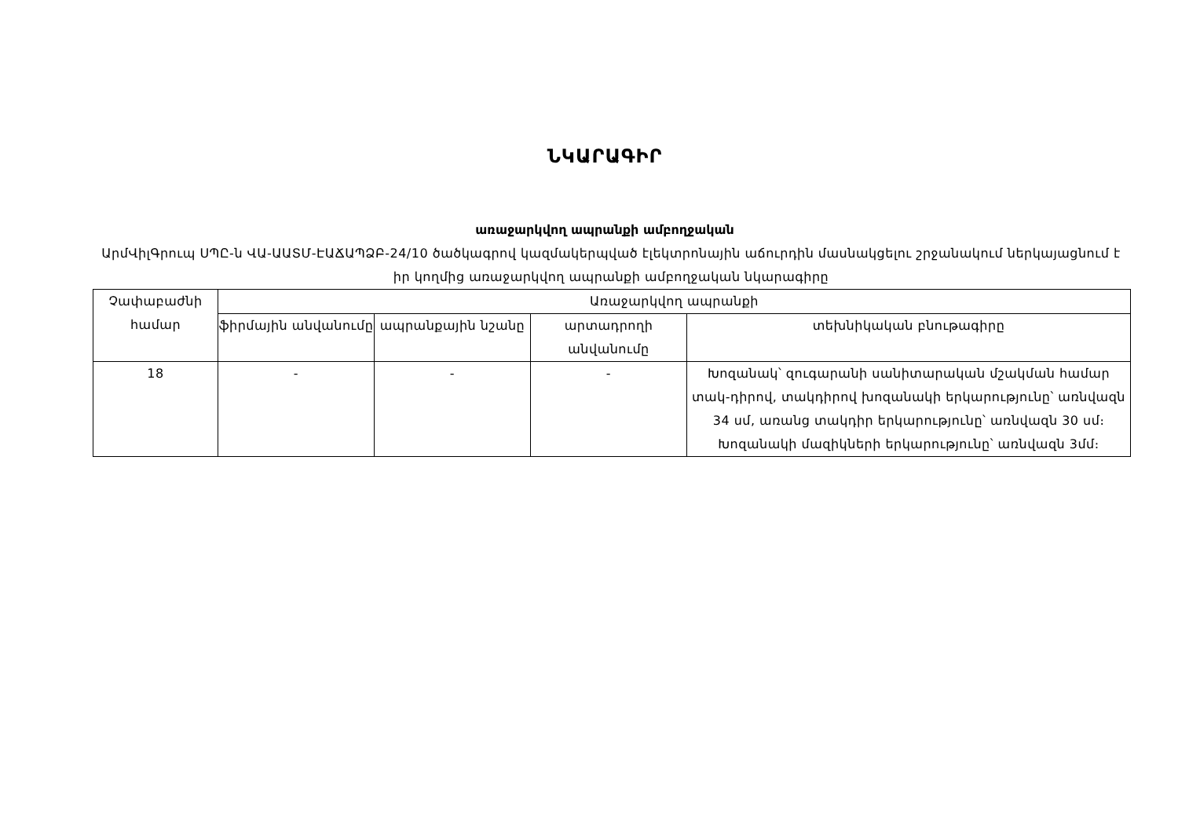ՆԿԱՐԱԳԻՐ
առաջարկվող ապրանքի ամբողջական
ԱրմՎիլԳրուպ ՍՊԸ-ն ՎԱ-ԱԱՏՄ-ԷԱՃԱՊՁԲ-24/10 ծածկագրով կազմակերպված էլեկտրոնային աճուրդին մասնակցելու շրջանակում ներկայացնում է իր կողմից առաջարկվող ապրանքի ամբողջական նկարագիրը
| Չափաբաժնի համար | Առաջարկվող ապրանքի | | | |
| --- | --- | --- | --- | --- |
| | ֆիրմային անվանումը | ապրանքային նշանը | արտադրողի անվանումը | տեխնիկական բնութագիրը |
| 18 | - | - | - | Խոզանակ՝ զուգարանի սանիտարական մշակման համար տակ-դիրով, տակդիրով խոզանակի երկարությունը՝ առնվազն 34 սմ, առանց տակդիր երկարությունը՝ առնվազն 30 սմ։ Խոզանակի մազիկների երկարությունը՝ առնվազն 3մմ։ |